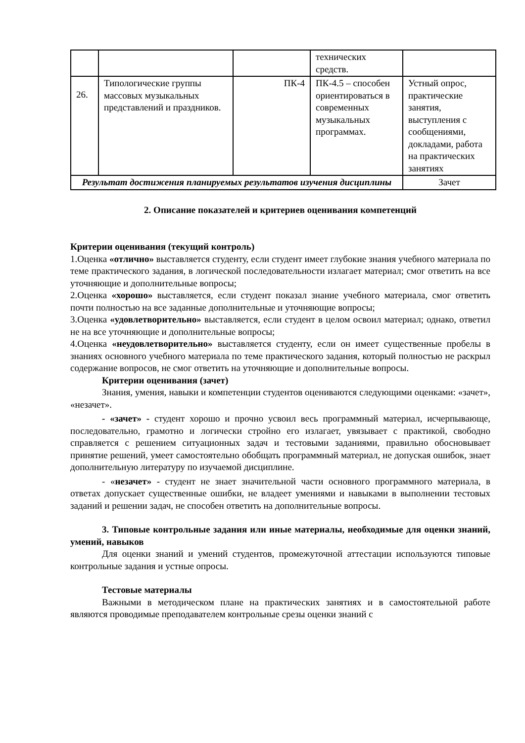| | | | технических средств. | |
| 26. | Типологические группы массовых музыкальных представлений и праздников. | ПК-4 | ПК-4.5 – способен ориентироваться в современных музыкальных программах. | Устный опрос, практические занятия, выступления с сообщениями, докладами, работа на практических занятиях |
| Результат достижения планируемых результатов изучения дисциплины | | | | Зачет |
2. Описание показателей и критериев оценивания компетенций
Критерии оценивания (текущий контроль)
1.Оценка «отлично» выставляется студенту, если студент имеет глубокие знания учебного материала по теме практического задания, в логической последовательности излагает материал; смог ответить на все уточняющие и дополнительные вопросы;
2.Оценка «хорошо» выставляется, если студент показал знание учебного материала, смог ответить почти полностью на все заданные дополнительные и уточняющие вопросы;
3.Оценка «удовлетворительно» выставляется, если студент в целом освоил материал; однако, ответил не на все уточняющие и дополнительные вопросы;
4.Оценка «неудовлетворительно» выставляется студенту, если он имеет существенные пробелы в знаниях основного учебного материала по теме практического задания, который полностью не раскрыл содержание вопросов, не смог ответить на уточняющие и дополнительные вопросы.
Критерии оценивания (зачет)
Знания, умения, навыки и компетенции студентов оцениваются следующими оценками: «зачет», «незачет».
- «зачет» - студент хорошо и прочно усвоил весь программный материал, исчерпывающе, последовательно, грамотно и логически стройно его излагает, увязывает с практикой, свободно справляется с решением ситуационных задач и тестовыми заданиями, правильно обосновывает принятие решений, умеет самостоятельно обобщать программный материал, не допуская ошибок, знает дополнительную литературу по изучаемой дисциплине.
- «незачет» - студент не знает значительной части основного программного материала, в ответах допускает существенные ошибки, не владеет умениями и навыками в выполнении тестовых заданий и решении задач, не способен ответить на дополнительные вопросы.
3. Типовые контрольные задания или иные материалы, необходимые для оценки знаний, умений, навыков
Для оценки знаний и умений студентов, промежуточной аттестации используются типовые контрольные задания и устные опросы.
Тестовые материалы
Важными в методическом плане на практических занятиях и в самостоятельной работе являются проводимые преподавателем контрольные срезы оценки знаний с